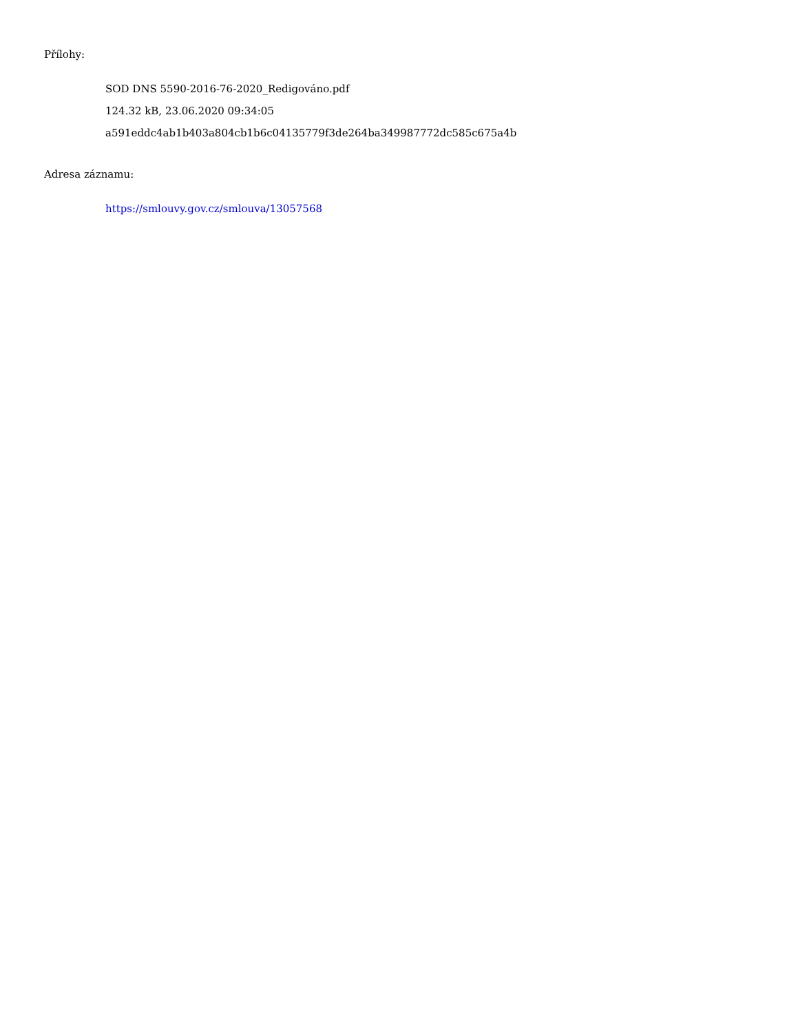Přílohy:
SOD DNS 5590-2016-76-2020_Redigováno.pdf
124.32 kB, 23.06.2020 09:34:05
a591eddc4ab1b403a804cb1b6c04135779f3de264ba349987772dc585c675a4b
Adresa záznamu:
https://smlouvy.gov.cz/smlouva/13057568